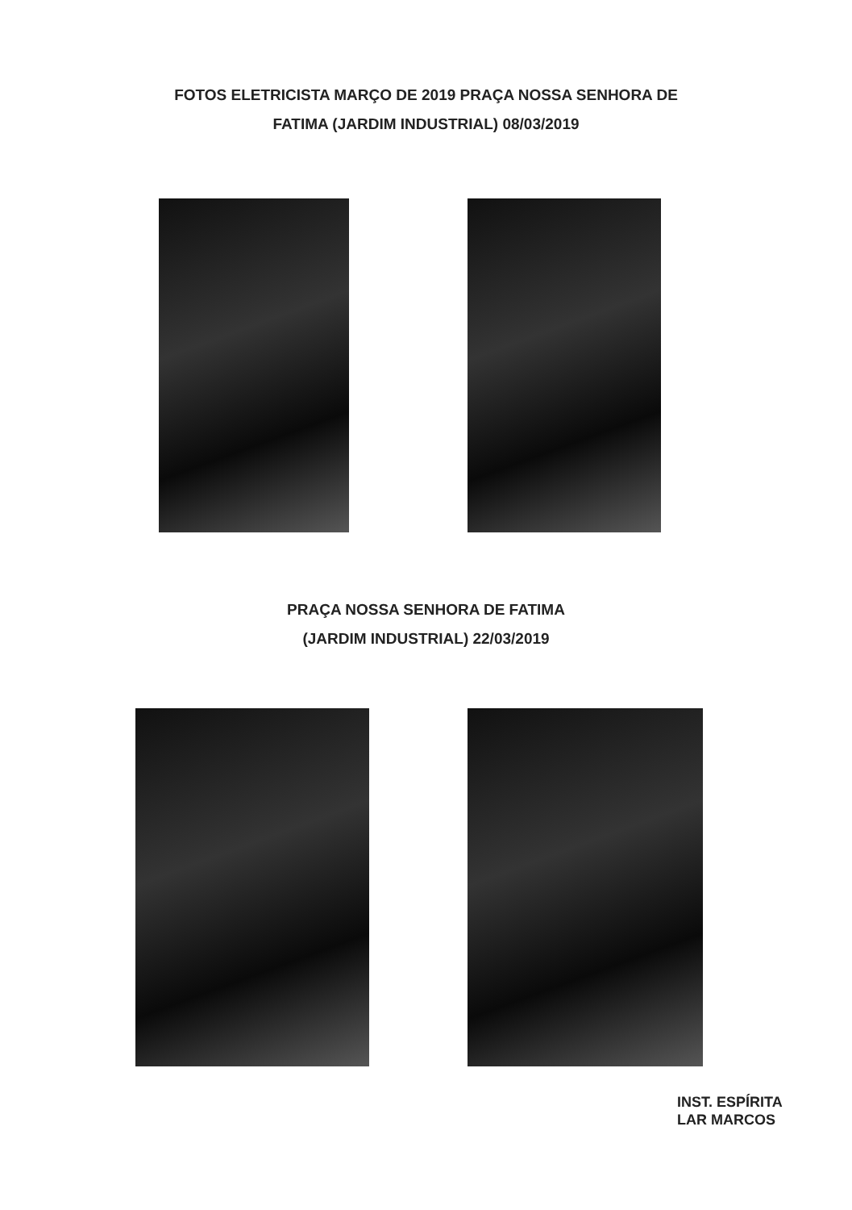FOTOS ELETRICISTA MARÇO DE 2019 PRAÇA NOSSA SENHORA DE
FATIMA (JARDIM INDUSTRIAL) 08/03/2019
PRAÇA NOSSA SENHORA DE FATIMA
(JARDIM INDUSTRIAL) 22/03/2019
INST. ESPÍRITA
LAR MARCOS